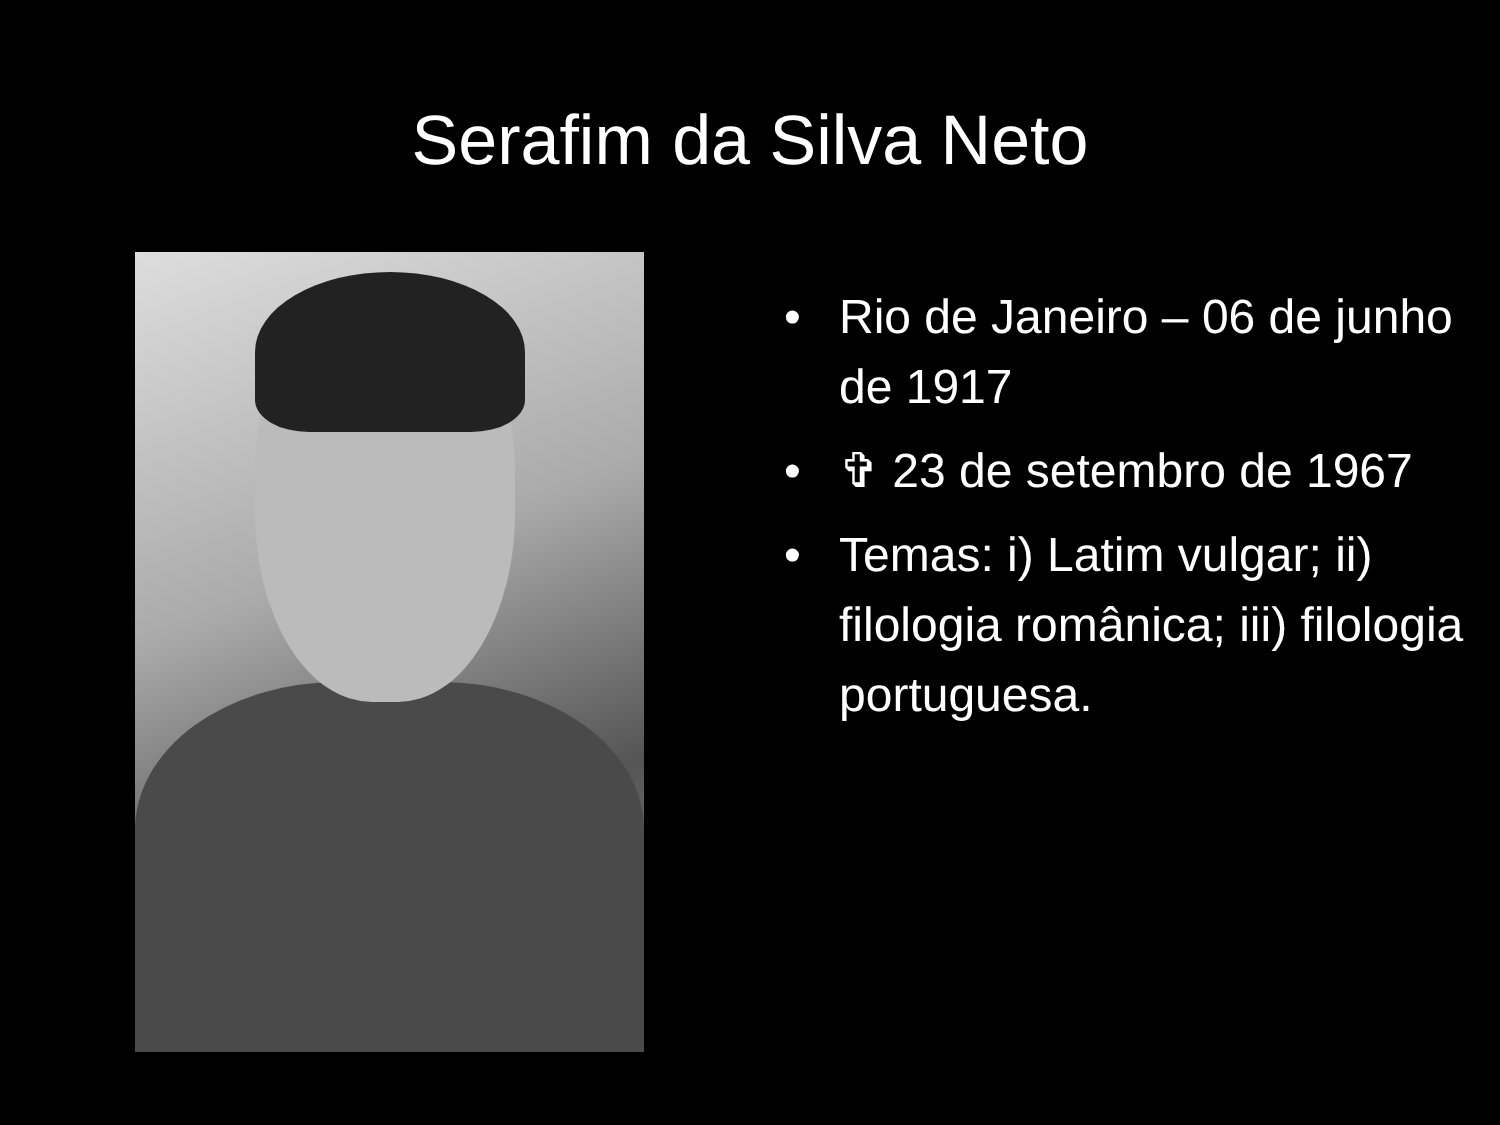Serafim da Silva Neto
• Rio de Janeiro – 06 de junho de 1917
• ✞ 23 de setembro de 1967
• Temas: i) Latim vulgar; ii) filologia românica; iii) filologia portuguesa.